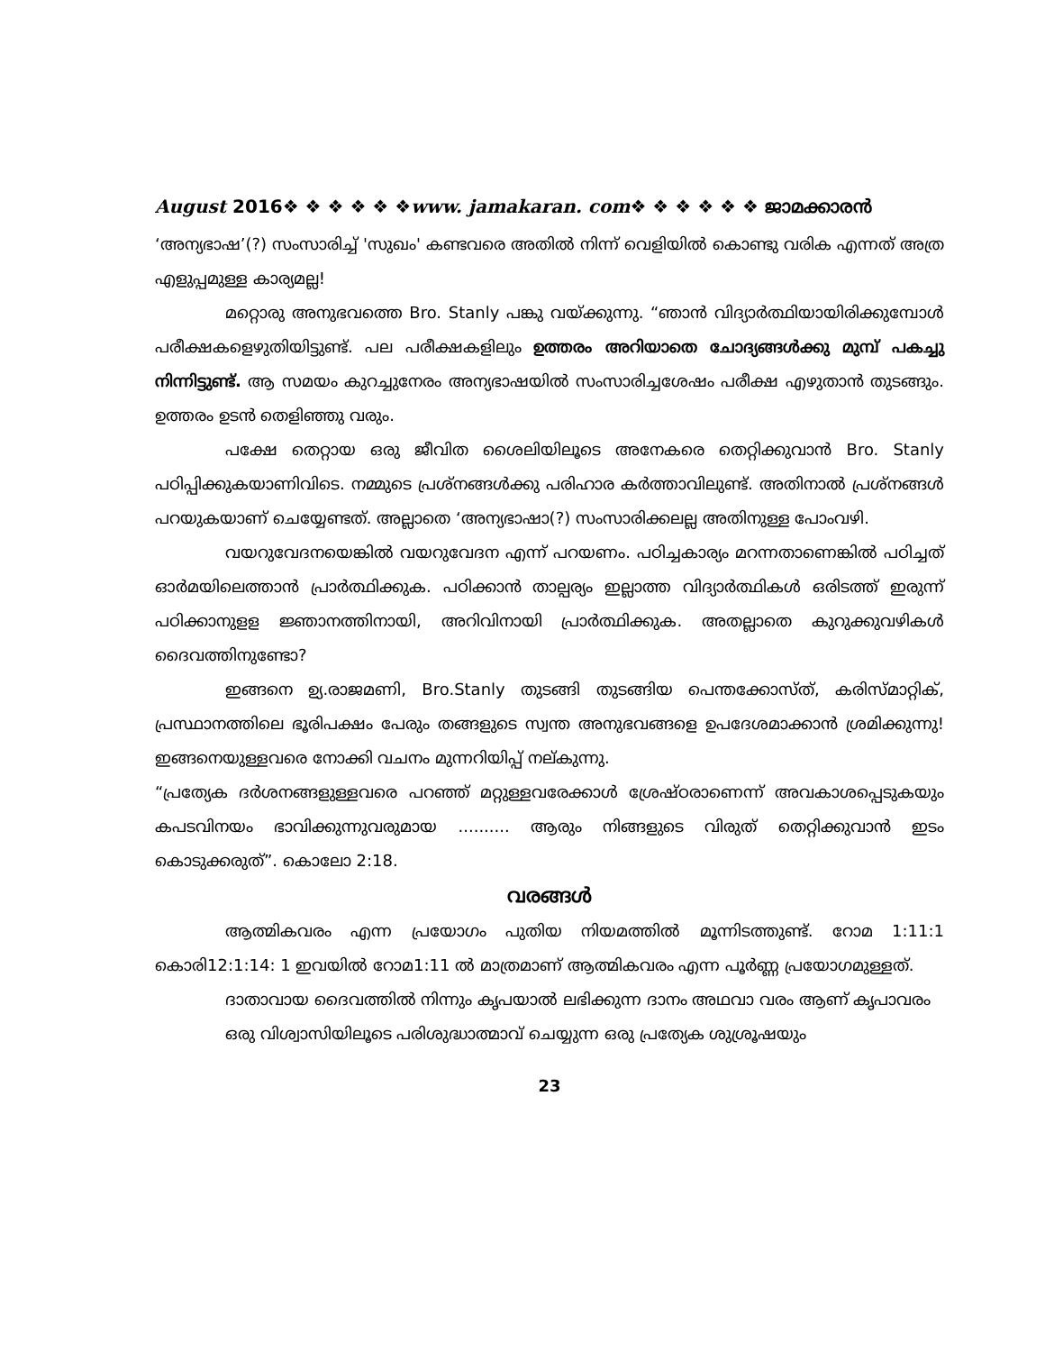August 2016❖ ❖ ❖ ❖ ❖ ❖www. jamakaran. com❖ ❖ ❖ ❖ ❖ ❖ ജാമക്കാരൻ
‘അന്യഭാഷ’(?) സംസാരിച്ച് 'സുഖം' കണ്ടവരെ അതിൽ നിന്ന് വെളിയിൽ കൊണ്ടു വരിക എന്നത് അത്ര എളുപ്പമുള്ള കാര്യമല്ല!
മറ്റൊരു അനുഭവത്തെ Bro. Stanly പങ്കു വയ്ക്കുന്നു. “ഞാൻ വിദ്യാർത്ഥിയായിരിക്കുമ്പോൾ പരീക്ഷകളെഴുതിയിട്ടുണ്ട്. പല പരീക്ഷകളിലും ഉത്തരം അറിയാതെ ചോദ്യങ്ങൾക്കു മുമ്പ് പകച്ചു നിന്നിട്ടുണ്ട്. ആ സമയം കുറച്ചുനേരം അന്യഭാഷയിൽ സംസാരിച്ചശേഷം പരീക്ഷ എഴുതാൻ തുടങ്ങും. ഉത്തരം ഉടൻ തെളിഞ്ഞു വരും.
പക്ഷേ തെറ്റായ ഒരു ജീവിത ശൈലിയിലൂടെ അനേകരെ തെറ്റിക്കുവാൻ Bro. Stanly പഠിപ്പിക്കുകയാണിവിടെ. നമ്മുടെ പ്രശ്നങ്ങൾക്കു പരിഹാര കർത്താവിലുണ്ട്. അതിനാൽ പ്രശ്നങ്ങൾ പറയുകയാണ് ചെയ്യേണ്ടത്. അല്ലാതെ ‘അന്യഭാഷാ(?) സംസാരിക്കലല്ല അതിനുള്ള പോംവഴി.
വയറുവേദനയെങ്കിൽ വയറുവേദന എന്ന് പറയണം. പഠിച്ചകാര്യം മറന്നതാണെങ്കിൽ പഠിച്ചത് ഓർമയിലെത്താൻ പ്രാർത്ഥിക്കുക. പഠിക്കാൻ താല്പര്യം ഇല്ലാത്ത വിദ്യാർത്ഥികൾ ഒരിടത്ത് ഇരുന്ന് പഠിക്കാനുളള ജ്ഞാനത്തിനായി, അറിവിനായി പ്രാർത്ഥിക്കുക. അതല്ലാതെ കുറുക്കുവഴികൾ ദൈവത്തിനുണ്ടോ?
ഇങ്ങനെ ഉ്യ.രാജമണി, Bro.Stanly തുടങ്ങി തുടങ്ങിയ പെന്തക്കോസ്ത്, കരിസ്മാറ്റിക്, പ്രസ്ഥാനത്തിലെ ഭൂരിപക്ഷം പേരും തങ്ങളുടെ സ്വന്ത അനുഭവങ്ങളെ ഉപദേശമാക്കാൻ ശ്രമിക്കുന്നു! ഇങ്ങനെയുള്ളവരെ നോക്കി വചനം മുന്നറിയിപ്പ് നല്കുന്നു.
“പ്രത്യേക ദർശനങ്ങളുള്ളവരെ പറഞ്ഞ് മറ്റുള്ളവരേക്കാൾ ശ്രേഷ്ഠരാണെന്ന് അവകാശപ്പെടുകയും കപടവിനയം ഭാവിക്കുന്നുവരുമായ .......... ആരും നിങ്ങളുടെ വിരുത് തെറ്റിക്കുവാൻ ഇടം കൊടുക്കരുത്”. കൊലോ 2:18.
വരങ്ങൾ
ആത്മികവരം എന്ന പ്രയോഗം പുതിയ നിയമത്തിൽ മൂന്നിടത്തുണ്ട്. റോമ 1:11:1 കൊരി12:1:14: 1 ഇവയിൽ റോമ1:11 ൽ മാത്രമാണ് ആത്മികവരം എന്ന പൂർണ്ണ പ്രയോഗമുള്ളത്.
ദാതാവായ ദൈവത്തിൽ നിന്നും കൃപയാൽ ലഭിക്കുന്ന ദാനം അഥവാ വരം ആണ് കൃപാവരം
ഒരു വിശ്വാസിയിലൂടെ പരിശുദ്ധാത്മാവ് ചെയ്യുന്ന ഒരു പ്രത്യേക ശുശ്രൂഷയും
23